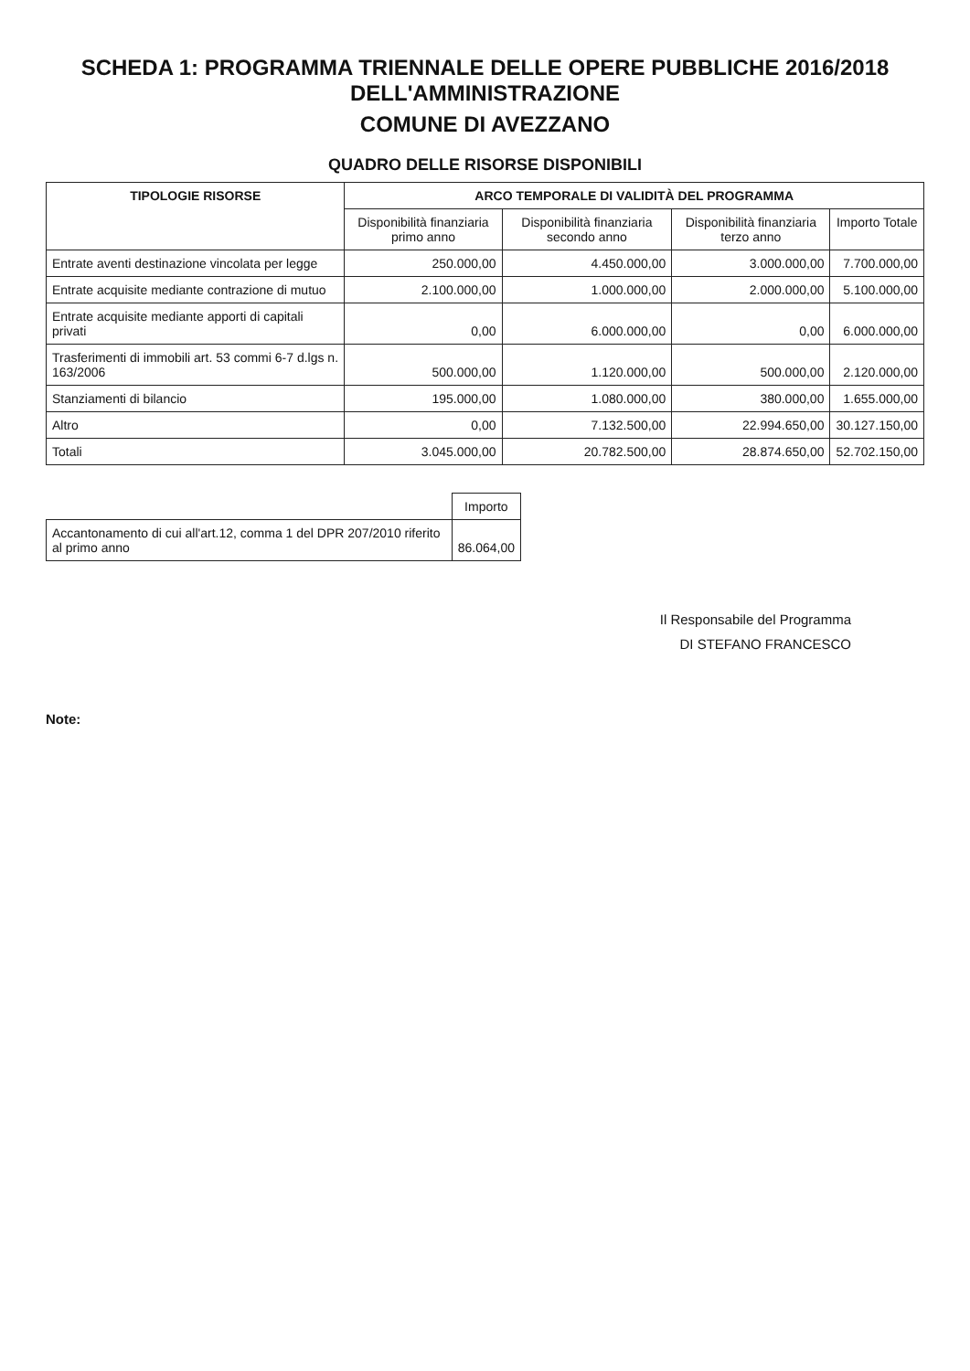SCHEDA 1: PROGRAMMA TRIENNALE DELLE OPERE PUBBLICHE 2016/2018 DELL'AMMINISTRAZIONE
COMUNE DI AVEZZANO
QUADRO DELLE RISORSE DISPONIBILI
| TIPOLOGIE RISORSE | ARCO TEMPORALE DI VALIDITÀ DEL PROGRAMMA | | | |
| --- | --- | --- | --- | --- |
| | Disponibilità finanziaria primo anno | Disponibilità finanziaria secondo anno | Disponibilità finanziaria terzo anno | Importo Totale |
| Entrate aventi destinazione vincolata per legge | 250.000,00 | 4.450.000,00 | 3.000.000,00 | 7.700.000,00 |
| Entrate acquisite mediante contrazione di mutuo | 2.100.000,00 | 1.000.000,00 | 2.000.000,00 | 5.100.000,00 |
| Entrate acquisite mediante apporti di capitali privati | 0,00 | 6.000.000,00 | 0,00 | 6.000.000,00 |
| Trasferimenti di immobili art. 53 commi 6-7 d.lgs n. 163/2006 | 500.000,00 | 1.120.000,00 | 500.000,00 | 2.120.000,00 |
| Stanziamenti di bilancio | 195.000,00 | 1.080.000,00 | 380.000,00 | 1.655.000,00 |
| Altro | 0,00 | 7.132.500,00 | 22.994.650,00 | 30.127.150,00 |
| Totali | 3.045.000,00 | 20.782.500,00 | 28.874.650,00 | 52.702.150,00 |
| | Importo |
| Accantonamento di cui all'art.12, comma 1 del DPR 207/2010 riferito al primo anno | 86.064,00 |
Il Responsabile del Programma
DI STEFANO FRANCESCO
Note: